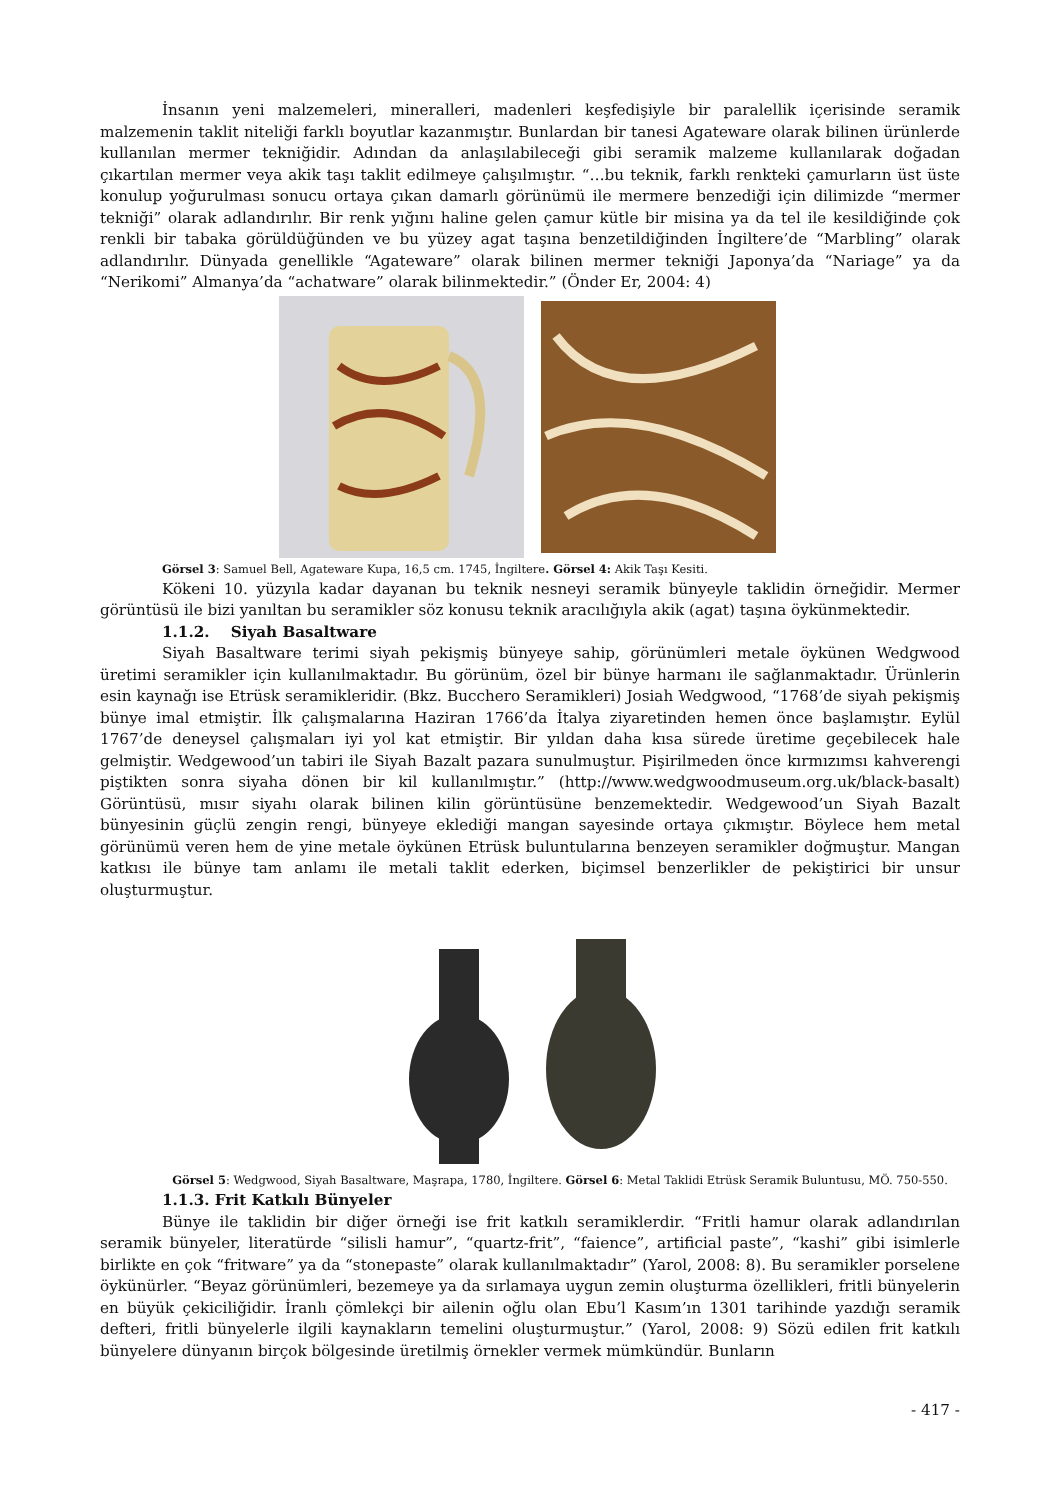İnsanın yeni malzemeleri, mineralleri, madenleri keşfedişiyle bir paralellik içerisinde seramik malzemenin taklit niteliği farklı boyutlar kazanmıştır. Bunlardan bir tanesi Agateware olarak bilinen ürünlerde kullanılan mermer tekniğidir. Adından da anlaşılabileceği gibi seramik malzeme kullanılarak doğadan çıkartılan mermer veya akik taşı taklit edilmeye çalışılmıştır. “…bu teknik, farklı renkteki çamurların üst üste konulup yoğurulması sonucu ortaya çıkan damarlı görünümü ile mermere benzediği için dilimizde “mermer tekniği” olarak adlandırılır. Bir renk yığını haline gelen çamur kütle bir misina ya da tel ile kesildiğinde çok renkli bir tabaka görüldüğünden ve bu yüzey agat taşına benzetildiğinden İngiltere’de “Marbling” olarak adlandırılır. Dünyada genellikle “Agateware” olarak bilinen mermer tekniği Japonya’da “Nariage” ya da “Nerikomi” Almanya’da “achatware” olarak bilinmektedir.” (Önder Er, 2004: 4)
Görsel 3: Samuel Bell, Agateware Kupa, 16,5 cm. 1745, İngiltere. Görsel 4: Akik Taşı Kesiti.
Kökeni 10. yüzyıla kadar dayanan bu teknik nesneyi seramik bünyeyle taklidin örneğidir. Mermer görüntüsü ile bizi yanıltan bu seramikler söz konusu teknik aracılığıyla akik (agat) taşına öykünmektedir.
1.1.2. Siyah Basaltware
Siyah Basaltware terimi siyah pekişmiş bünyeye sahip, görünümleri metale öykünen Wedgwood üretimi seramikler için kullanılmaktadır. Bu görünüm, özel bir bünye harmanı ile sağlanmaktadır. Ürünlerin esin kaynağı ise Etrüsk seramikleridir. (Bkz. Bucchero Seramikleri) Josiah Wedgwood, “1768’de siyah pekişmiş bünye imal etmiştir. İlk çalışmalarına Haziran 1766’da İtalya ziyaretinden hemen önce başlamıştır. Eylül 1767’de deneysel çalışmaları iyi yol kat etmiştir. Bir yıldan daha kısa sürede üretime geçebilecek hale gelmiştir. Wedgewood’un tabiri ile Siyah Bazalt pazara sunulmuştur. Pişirilmeden önce kırmızımsı kahverengi piştikten sonra siyaha dönen bir kil kullanılmıştır.” (http://www.wedgwoodmuseum.org.uk/black-basalt) Görüntüsü, mısır siyahı olarak bilinen kilin görüntüsüne benzemektedir. Wedgewood’un Siyah Bazalt bünyesinin güçlü zengin rengi, bünyeye eklediği mangan sayesinde ortaya çıkmıştır. Böylece hem metal görünümü veren hem de yine metale öykünen Etrüsk buluntularına benzeyen seramikler doğmuştur. Mangan katkısı ile bünye tam anlamı ile metali taklit ederken, biçimsel benzerlikler de pekiştirici bir unsur oluşturmuştur.
Görsel 5: Wedgwood, Siyah Basaltware, Maşrapa, 1780, İngiltere. Görsel 6: Metal Taklidi Etrüsk Seramik Buluntusu, MÖ. 750-550.
1.1.3. Frit Katkılı Bünyeler
Bünye ile taklidin bir diğer örneği ise frit katkılı seramiklerdir. “Fritli hamur olarak adlandırılan seramik bünyeler, literatürde “silisli hamur”, “quartz-frit”, “faience”, artificial paste”, “kashi” gibi isimlerle birlikte en çok “fritware” ya da “stonepaste” olarak kullanılmaktadır” (Yarol, 2008: 8). Bu seramikler porselene öykünürler. “Beyaz görünümleri, bezemeye ya da sırlamaya uygun zemin oluşturma özellikleri, fritli bünyelerin en büyük çekiciliğidir. İranlı çömlekçi bir ailenin oğlu olan Ebu’l Kasım’ın 1301 tarihinde yazdığı seramik defteri, fritli bünyelerle ilgili kaynakların temelini oluşturmuştur.” (Yarol, 2008: 9) Sözü edilen frit katkılı bünyelere dünyanın birçok bölgesinde üretilmiş örnekler vermek mümkündür. Bunların
- 417 -